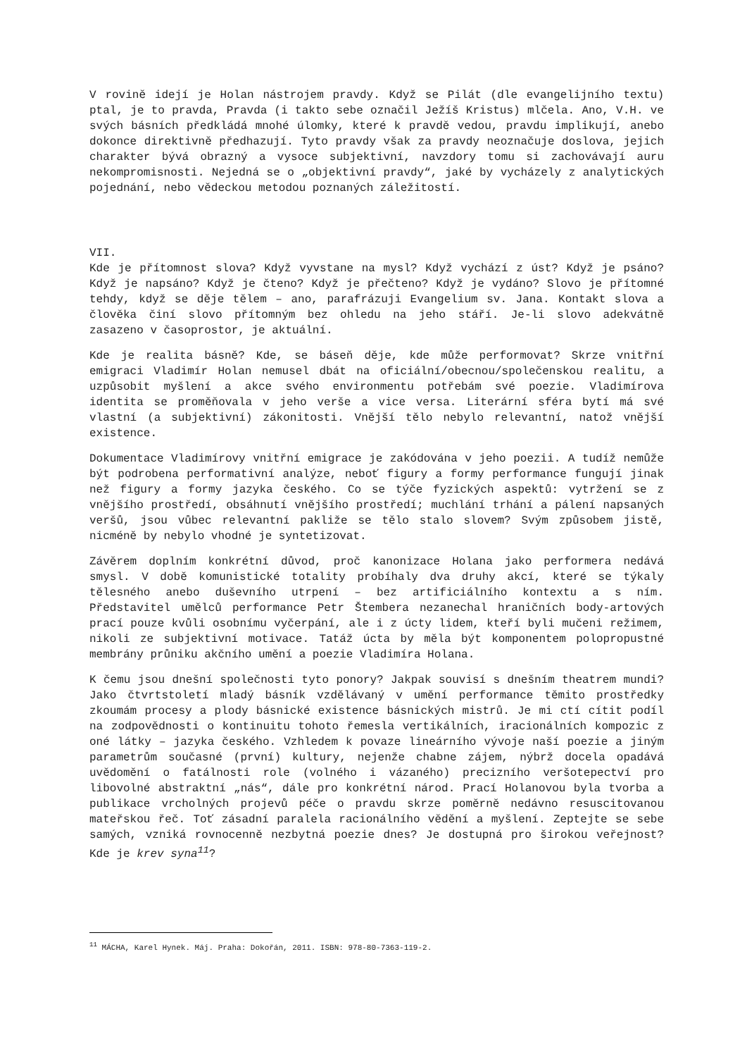V rovině idejí je Holan nástrojem pravdy. Když se Pilát (dle evangelijního textu) ptal, je to pravda, Pravda (i takto sebe označil Ježíš Kristus) mlčela. Ano, V.H. ve svých básních předkládá mnohé úlomky, které k pravdě vedou, pravdu implikují, anebo dokonce direktivně předhazují. Tyto pravdy však za pravdy neoznačuje doslova, jejich charakter bývá obrazný a vysoce subjektivní, navzdory tomu si zachovávají auru nekompromisnosti. Nejedná se o „objektivní pravdy“, jaké by vycházely z analytických pojednání, nebo vědeckou metodou poznaných záležitostí.
VII.
Kde je přítomnost slova? Když vyvstane na mysl? Když vychází z úst? Když je psáno? Když je napsáno? Když je čteno? Když je přečteno? Když je vydáno? Slovo je přítomné tehdy, když se děje tělem – ano, parafrázuji Evangelium sv. Jana. Kontakt slova a člověka činí slovo přítomným bez ohledu na jeho stáří. Je-li slovo adekvátně zasazeno v časoprostor, je aktuální.
Kde je realita básně? Kde, se báseň děje, kde může performovat? Skrze vnitřní emigraci Vladimír Holan nemusel dbát na oficiální/obecnou/společenskou realitu, a uzpůsobit myšlení a akce svého environmentu potřebám své poezie. Vladimírova identita se proměňovala v jeho verše a vice versa. Literární sféra bytí má své vlastní (a subjektivní) zákonitosti. Vnější tělo nebylo relevantní, natož vnější existence.
Dokumentace Vladimírovy vnitřní emigrace je zakódována v jeho poezii. A tudíž nemůže být podrobena performativní analýze, neboť figury a formy performance fungují jinak než figury a formy jazyka českého. Co se týče fyzických aspektů: vytržení se z vnějšího prostředí, obsáhnutí vnějšího prostředí; muchlání trhání a pálení napsaných veršů, jsou vůbec relevantní pakliže se tělo stalo slovem? Svým způsobem jistě, nicméně by nebylo vhodné je syntetizovat.
Závěrem doplním konkrétní důvod, proč kanonizace Holana jako performera nedává smysl. V době komunistické totality probíhaly dva druhy akcí, které se týkaly tělesného anebo duševního utrpení – bez artificiálního kontextu a s ním. Představitel umělců performance Petr Štembera nezanechal hraničních body-artových prací pouze kvůli osobnímu vyčerpání, ale i z úcty lidem, kteří byli mučeni režimem, nikoli ze subjektivní motivace. Tatáž úcta by měla být komponentem polopropustné membrány průniku akčního umění a poezie Vladimíra Holana.
K čemu jsou dnešní společnosti tyto ponory? Jakpak souvisí s dnešním theatrem mundi? Jako čtvrtstoletí mladý básník vzdělávaný v umění performance těmito prostředky zkoumám procesy a plody básnické existence básnických mistrů. Je mi ctí cítit podíl na zodpovědnosti o kontinuitu tohoto řemesla vertikálních, iracionálních kompozic z oné látky – jazyka českého. Vzhledem k povaze lineárního vývoje naší poezie a jiným parametrům současné (první) kultury, nejenže chabne zájem, nýbrž docela opadává uvědomění o fatálnosti role (volného i vázaného) precizního veršotepectví pro libovolné abstraktní „nás“, dále pro konkrétní národ. Prací Holanovou byla tvorba a publikace vrcholných projevů péče o pravdu skrze poměrně nedávno resuscitovanou mateřskou řeč. Toť zásadní paralela racionálního vědění a myšlení. Zeptejte se sebe samých, vzniká rovnocenně nezbytná poezie dnes? Je dostupná pro širokou veřejnost? Kde je krev syna<sup>11</sup>?
<sup>11</sup> MÁCHA, Karel Hynek. Máj. Praha: Dokořán, 2011. ISBN: 978-80-7363-119-2.